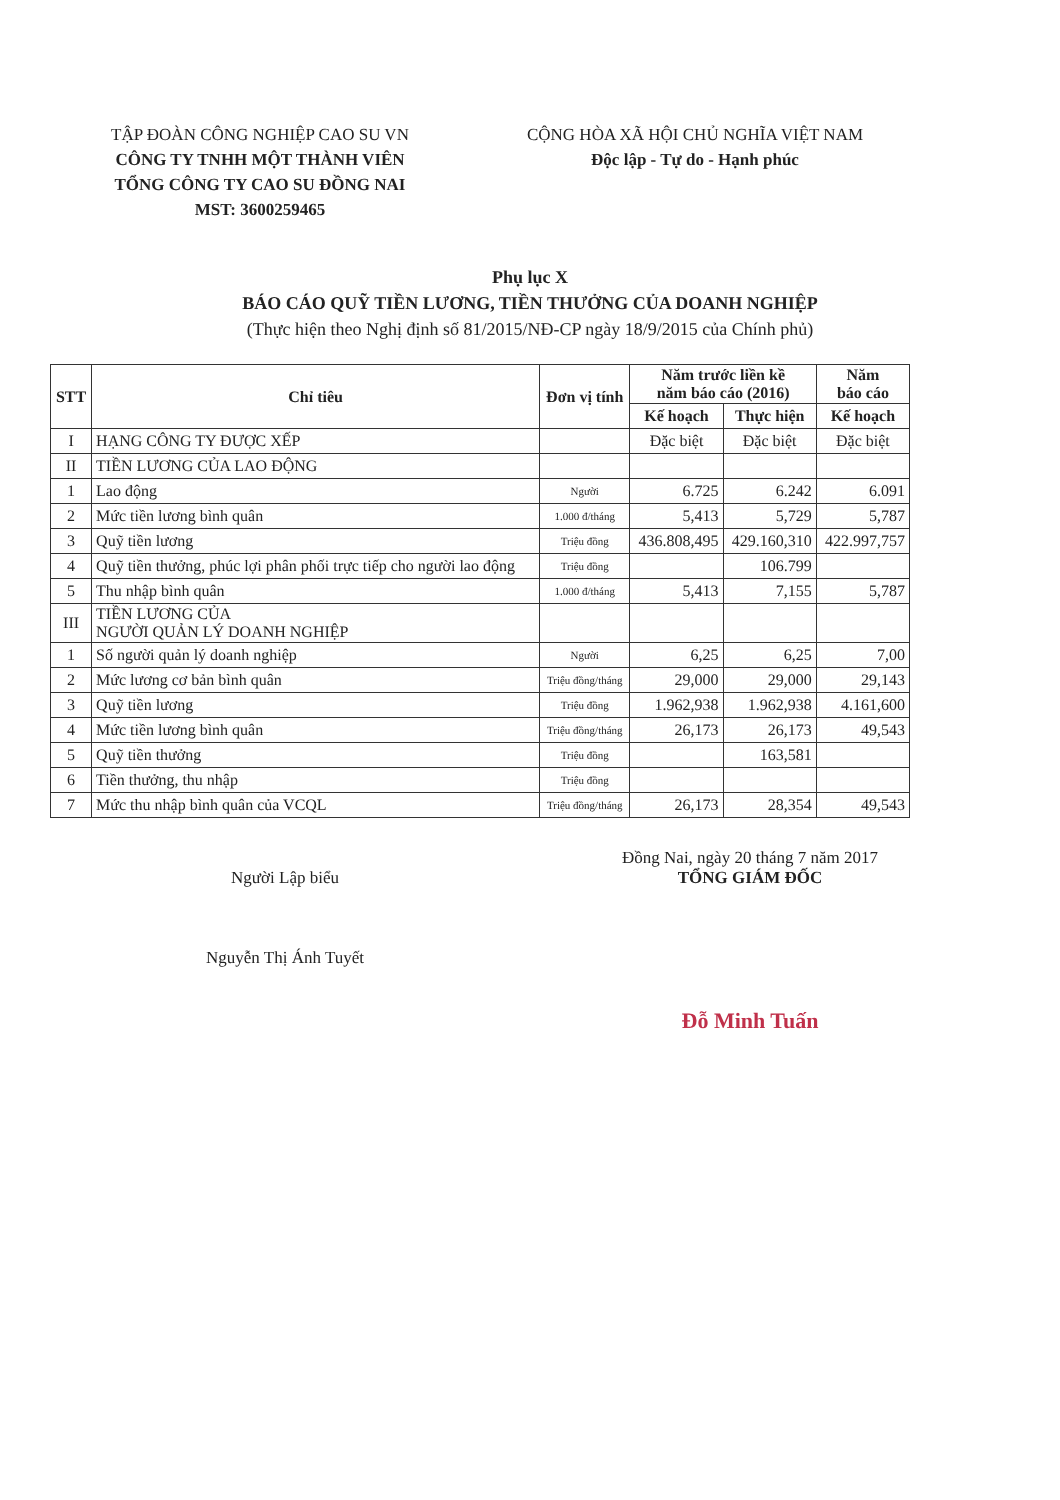TẬP ĐOÀN CÔNG NGHIỆP CAO SU VN
CÔNG TY TNHH MỘT THÀNH VIÊN
TỔNG CÔNG TY CAO SU ĐỒNG NAI
MST: 3600259465
CỘNG HÒA XÃ HỘI CHỦ NGHĨA VIỆT NAM
Độc lập - Tự do - Hạnh phúc
Phụ lục X
BÁO CÁO QUỸ TIỀN LƯƠNG, TIỀN THƯỞNG CỦA DOANH NGHIỆP
(Thực hiện theo Nghị định số 81/2015/NĐ-CP ngày 18/9/2015 của Chính phủ)
| STT | Chỉ tiêu | Đơn vị tính | Năm trước liền kề năm báo cáo (2016) | | Năm báo cáo |
| --- | --- | --- | --- | --- | --- |
| | | | Kế hoạch | Thực hiện | Kế hoạch |
| I | HẠNG CÔNG TY ĐƯỢC XẾP | | Đặc biệt | Đặc biệt | Đặc biệt |
| II | TIỀN LƯƠNG CỦA LAO ĐỘNG | | | | |
| 1 | Lao động | Người | 6.725 | 6.242 | 6.091 |
| 2 | Mức tiền lương bình quân | 1.000 đ/tháng | 5,413 | 5,729 | 5,787 |
| 3 | Quỹ tiền lương | Triệu đồng | 436.808,495 | 429.160,310 | 422.997,757 |
| 4 | Quỹ tiền thưởng, phúc lợi phân phối trực tiếp cho người lao động | Triệu đồng | | 106.799 | |
| 5 | Thu nhập bình quân | 1.000 đ/tháng | 5,413 | 7,155 | 5,787 |
| III | TIỀN LƯƠNG CỦA NGƯỜI QUẢN LÝ DOANH NGHIỆP | | | | |
| 1 | Số người quản lý doanh nghiệp | Người | 6,25 | 6,25 | 7,00 |
| 2 | Mức lương cơ bản bình quân | Triệu đồng/tháng | 29,000 | 29,000 | 29,143 |
| 3 | Quỹ tiền lương | Triệu đồng | 1.962,938 | 1.962,938 | 4.161,600 |
| 4 | Mức tiền lương bình quân | Triệu đồng/tháng | 26,173 | 26,173 | 49,543 |
| 5 | Quỹ tiền thưởng | Triệu đồng | | 163,581 | |
| 6 | Tiền thưởng, thu nhập | Triệu đồng | | | |
| 7 | Mức thu nhập bình quân của VCQL | Triệu đồng/tháng | 26,173 | 28,354 | 49,543 |
Người Lập biểu
Nguyễn Thị Ánh Tuyết
Đồng Nai, ngày 20 tháng 7 năm 2017
TỔNG GIÁM ĐỐC
Đỗ Minh Tuấn